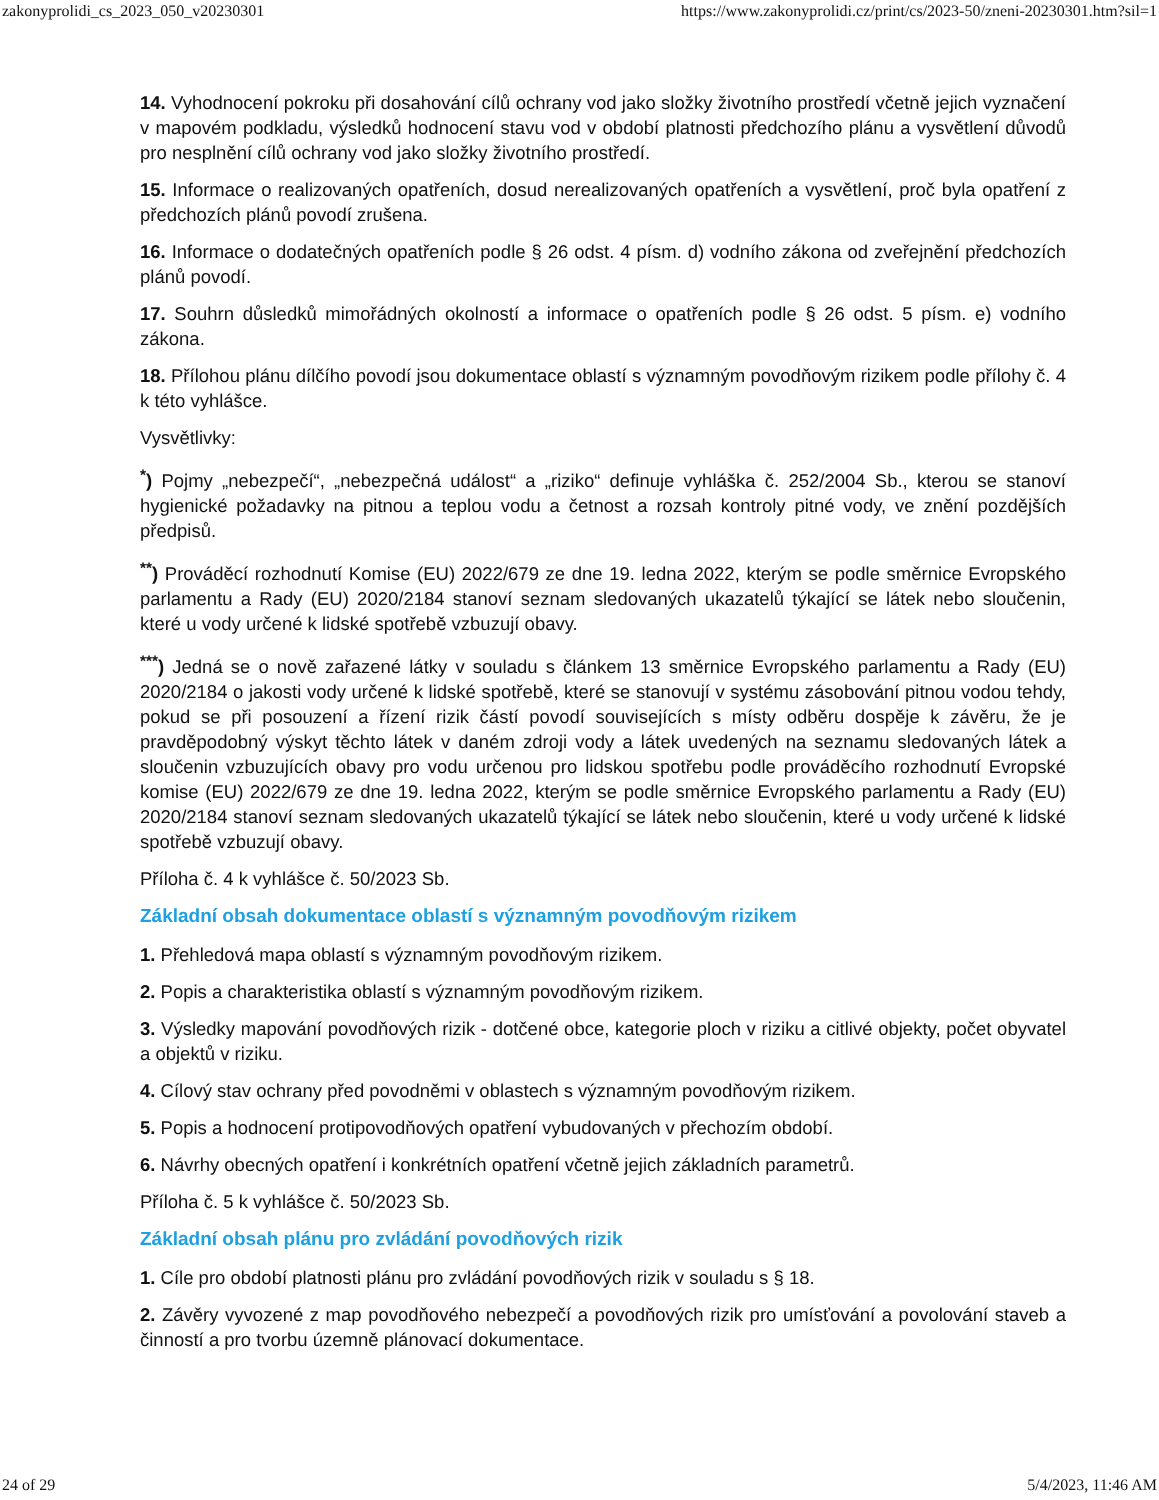zakonyprolidi_cs_2023_050_v20230301 https://www.zakonyprolidi.cz/print/cs/2023-50/zneni-20230301.htm?sil=1
14. Vyhodnocení pokroku při dosahování cílů ochrany vod jako složky životního prostředí včetně jejich vyznačení v mapovém podkladu, výsledků hodnocení stavu vod v období platnosti předchozího plánu a vysvětlení důvodů pro nesplnění cílů ochrany vod jako složky životního prostředí.
15. Informace o realizovaných opatřeních, dosud nerealizovaných opatřeních a vysvětlení, proč byla opatření z předchozích plánů povodí zrušena.
16. Informace o dodatečných opatřeních podle § 26 odst. 4 písm. d) vodního zákona od zveřejnění předchozích plánů povodí.
17. Souhrn důsledků mimořádných okolností a informace o opatřeních podle § 26 odst. 5 písm. e) vodního zákona.
18. Přílohou plánu dílčího povodí jsou dokumentace oblastí s významným povodňovým rizikem podle přílohy č. 4 k této vyhlášce.
Vysvětlivky:
<sup>*</sup>) Pojmy „nebezpečí“, „nebezpečná událost“ a „riziko“ definuje vyhláška č. 252/2004 Sb., kterou se stanoví hygienické požadavky na pitnou a teplou vodu a četnost a rozsah kontroly pitné vody, ve znění pozdějších předpisů.
<sup>**</sup>) Prováděcí rozhodnutí Komise (EU) 2022/679 ze dne 19. ledna 2022, kterým se podle směrnice Evropského parlamentu a Rady (EU) 2020/2184 stanoví seznam sledovaných ukazatelů týkající se látek nebo sloučenin, které u vody určené k lidské spotřebě vzbuzují obavy.
<sup>***</sup>) Jedná se o nově zařazené látky v souladu s článkem 13 směrnice Evropského parlamentu a Rady (EU) 2020/2184 o jakosti vody určené k lidské spotřebě, které se stanovují v systému zásobování pitnou vodou tehdy, pokud se při posouzení a řízení rizik částí povodí souvisejících s místy odběru dospěje k závěru, že je pravděpodobný výskyt těchto látek v daném zdroji vody a látek uvedených na seznamu sledovaných látek a sloučenin vzbuzujících obavy pro vodu určenou pro lidskou spotřebu podle prováděcího rozhodnutí Evropské komise (EU) 2022/679 ze dne 19. ledna 2022, kterým se podle směrnice Evropského parlamentu a Rady (EU) 2020/2184 stanoví seznam sledovaných ukazatelů týkající se látek nebo sloučenin, které u vody určené k lidské spotřebě vzbuzují obavy.
Příloha č. 4 k vyhlášce č. 50/2023 Sb.
Základní obsah dokumentace oblastí s významným povodňovým rizikem
1. Přehledová mapa oblastí s významným povodňovým rizikem.
2. Popis a charakteristika oblastí s významným povodňovým rizikem.
3. Výsledky mapování povodňových rizik - dotčené obce, kategorie ploch v riziku a citlivé objekty, počet obyvatel a objektů v riziku.
4. Cílový stav ochrany před povodněmi v oblastech s významným povodňovým rizikem.
5. Popis a hodnocení protipovodňových opatření vybudovaných v přechozím období.
6. Návrhy obecných opatření i konkrétních opatření včetně jejich základních parametrů.
Příloha č. 5 k vyhlášce č. 50/2023 Sb.
Základní obsah plánu pro zvládání povodňových rizik
1. Cíle pro období platnosti plánu pro zvládání povodňových rizik v souladu s § 18.
2. Závěry vyvozené z map povodňového nebezpečí a povodňových rizik pro umísťování a povolování staveb a činností a pro tvorbu územně plánovací dokumentace.
24 of 29 5/4/2023, 11:46 AM